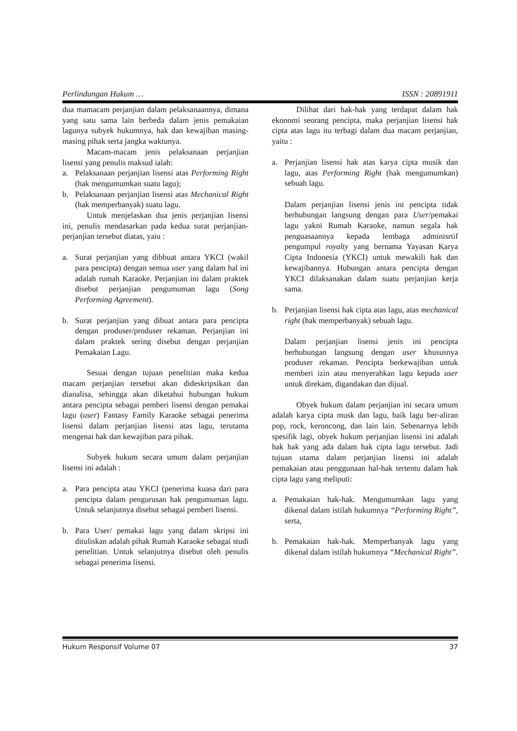Perlindungan Hukum … ISSN : 20891911
dua mamacam perjanjian dalam pelaksanaannya, dimana yang satu sama lain berbeda dalam jenis pemakaian lagunya subyek hukumnya, hak dan kewajiban masing-masing pihak serta jangka waktunya.
Macam-macam jenis pelaksanaan perjanjian lisensi yang penulis maksud ialah:
a. Pelaksanaan perjanjian lisensi atas Performing Right (hak mengumumkan suatu lagu);
b. Pelaksanaan perjanjian lisensi atas Mechanical Right (hak memperbanyak) suatu lagu.
Untuk menjelaskan dua jenis perjanjian lisensi ini, penulis mendasarkan pada kedua surat perjanjian-perjanjian tersebut diatas, yaiu :
a. Surat perjanjian yang dibbuat antara YKCI (wakil para pencipta) dengan semua user yang dalam hal ini adalah rumah Karaoke. Perjanjian ini dalam praktek disebut perjanjian pengumuman lagu (Song Performing Agreement).
b. Surat perjanjian yang dibuat antara para pencipta dengan produser/produser rekaman. Perjanjian ini dalam praktek sering disebut dengan perjanjian Pemakaian Lagu.
Sesuai dengan tujuan penelitian maka kedua macam perjanjian tersebut akan dideskripsikan dan dianalisa, sehingga akan diketahui hubungan hukum antara pencipta sebagai pemberi lisensi dengan pemakai lagu (user) Fantasy Family Karaoke sebagai penerima lisensi dalam perjanjian lisensi atas lagu, terutama mengenai hak dan kewajiban para pihak.
Subyek hukum secara umum dalam perjanjian lisensi ini adalah :
a. Para pencipta atau YKCI (penerima kuasa dari para pencipta dalam pengurusan hak pengumuman lagu. Untuk selanjutnya disebut sebagai pemberi lisensi.
b. Para User/ pemakai lagu yang dalam skripsi ini dituliskan adalah pihak Rumah Karaoke sebagai studi penelitian. Untuk selanjutnya disebut oleh penulis sebagai penerima lisensi.
Dilihat dari hak-hak yang terdapat dalam hak ekonomi seorang pencipta, maka perjanjian lisensi hak cipta atas lagu itu terbagi dalam dua macam perjanjian, yaitu :
a. Perjanjian lisensi hak atas karya cipta musik dan lagu, atas Performing Right (hak mengumumkan) sebuah lagu.
Dalam perjanjian lisensi jenis ini pencipta tidak berhubungan langsung dengan para User/pemakai lagu yakni Rumah Karaoke, namun segala hak penguasaannya kepada lembaga adminisrtif pengumpul royalty yang bernama Yayasan Karya Cipta Indonesia (YKCI) untuk mewakili hak dan kewajibannya. Hubungan antara pencipta dengan YKCI dilaksanakan dalam suatu perjanjian kerja sama.
b. Perjanjian lisensi hak cipta atas lagu, atas mechanical right (hak memperbanyak) sebuah lagu.
Dalam perjanjian lisensi jenis ini pencipta berhubungan langsung dengan user khususnya produser rekaman. Pencipta berkewajiban untuk memberi izin atau menyerahkan lagu kepada user untuk direkam, digandakan dan dijual.
Obyek hukum dalam perjanjian ini secara umum adalah karya cipta musk dan lagu, baik lagu ber-aliran pop, rock, keroncong, dan lain lain. Sebenarnya lebih spesifik lagi, obyek hukum perjanjian lisensi ini adalah hak hak yang ada dalam hak cipta lagu tersebut. Jadi tujuan utama dalam perjanjian lisensi ini adalah pemakaian atau penggunaan hal-hak tertentu dalam hak cipta lagu yang meliputi:
a. Pemakaian hak-hak. Mengumumkan lagu yang dikenal dalam istilah hukumnya “Performing Right”, serta,
b. Pemakaian hak-hak. Memperbanyak lagu yang dikenal dalam istilah hukumnya “Mechanical Right”.
Hukum Responsif Volume 07 37